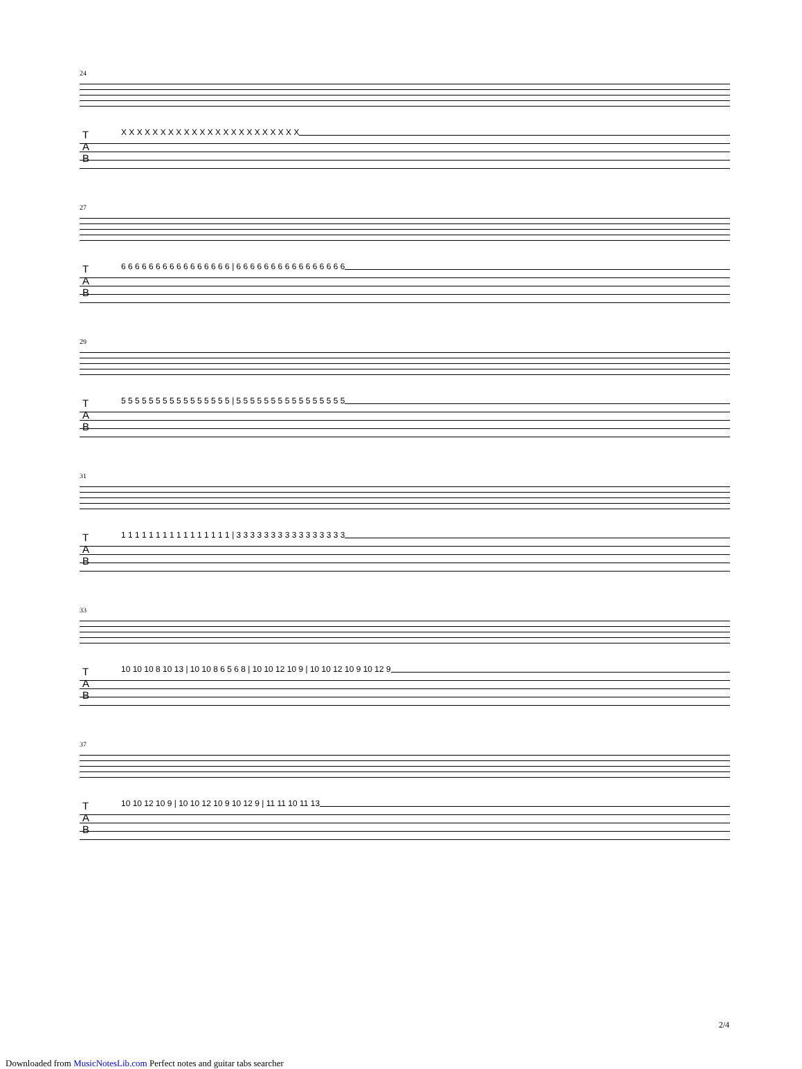24
T
A
B
X X X X X X X X X X X X X X X X X X X X X X X
27
T
A
B
6 6 6 6 6 6 6 6 6 6 6 6 6 6 6 6 | 6 6 6 6 6 6 6 6 6 6 6 6 6 6 6 6
29
T
A
B
5 5 5 5 5 5 5 5 5 5 5 5 5 5 5 5 | 5 5 5 5 5 5 5 5 5 5 5 5 5 5 5 5
31
T
A
B
1 1 1 1 1 1 1 1 1 1 1 1 1 1 1 1 | 3 3 3 3 3 3 3 3 3 3 3 3 3 3 3 3
33
T
A
B
10 10 10 8 10 13 | 10 10 8 6 5 6 8 | 10 10 12 10 9 | 10 10 12 10 9 10 12 9
37
T
A
B
10 10 12 10 9 | 10 10 12 10 9 10 12 9 | 11 11 10 11 13
2/4
Downloaded from MusicNotesLib.com Perfect notes and guitar tabs searcher